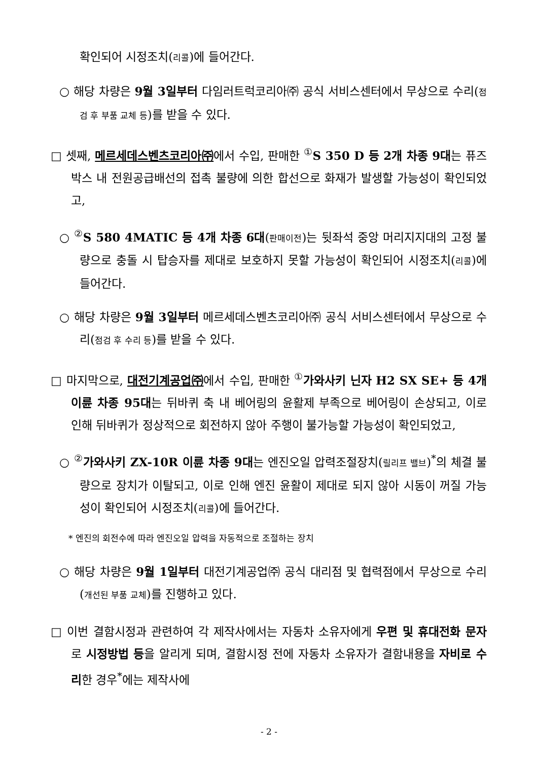확인되어 시정조치(리콜)에 들어간다.
○ 해당 차량은 9월 3일부터 다임러트럭코리아㈜ 공식 서비스센터에서 무상으로 수리(점검 후 부품 교체 등)를 받을 수 있다.
□ 셋째, 메르세데스벤츠코리아㈜에서 수입, 판매한 <sup>①</sup>S 350 D 등 2개 차종 9대는 퓨즈 박스 내 전원공급배선의 접촉 불량에 의한 합선으로 화재가 발생할 가능성이 확인되었고,
○ <sup>②</sup>S 580 4MATIC 등 4개 차종 6대(판매이전)는 뒷좌석 중앙 머리지지대의 고정 불량으로 충돌 시 탑승자를 제대로 보호하지 못할 가능성이 확인되어 시정조치(리콜)에 들어간다.
○ 해당 차량은 9월 3일부터 메르세데스벤츠코리아㈜ 공식 서비스센터에서 무상으로 수리(점검 후 수리 등)를 받을 수 있다.
□ 마지막으로, 대전기계공업㈜에서 수입, 판매한 <sup>①</sup>가와사키 닌자 H2 SX SE+ 등 4개 이륜 차종 95대는 뒤바퀴 축 내 베어링의 윤활제 부족으로 베어링이 손상되고, 이로 인해 뒤바퀴가 정상적으로 회전하지 않아 주행이 불가능할 가능성이 확인되었고,
○ <sup>②</sup>가와사키 ZX-10R 이륜 차종 9대는 엔진오일 압력조절장치(릴리프 밸브)<sup>*</sup>의 체결 불량으로 장치가 이탈되고, 이로 인해 엔진 윤활이 제대로 되지 않아 시동이 꺼질 가능성이 확인되어 시정조치(리콜)에 들어간다.
* 엔진의 회전수에 따라 엔진오일 압력을 자동적으로 조절하는 장치
○ 해당 차량은 9월 1일부터 대전기계공업㈜ 공식 대리점 및 협력점에서 무상으로 수리(개선된 부품 교체)를 진행하고 있다.
□ 이번 결함시정과 관련하여 각 제작사에서는 자동차 소유자에게 우편 및 휴대전화 문자로 시정방법 등을 알리게 되며, 결함시정 전에 자동차 소유자가 결함내용을 자비로 수리한 경우<sup>*</sup>에는 제작사에
- 2 -